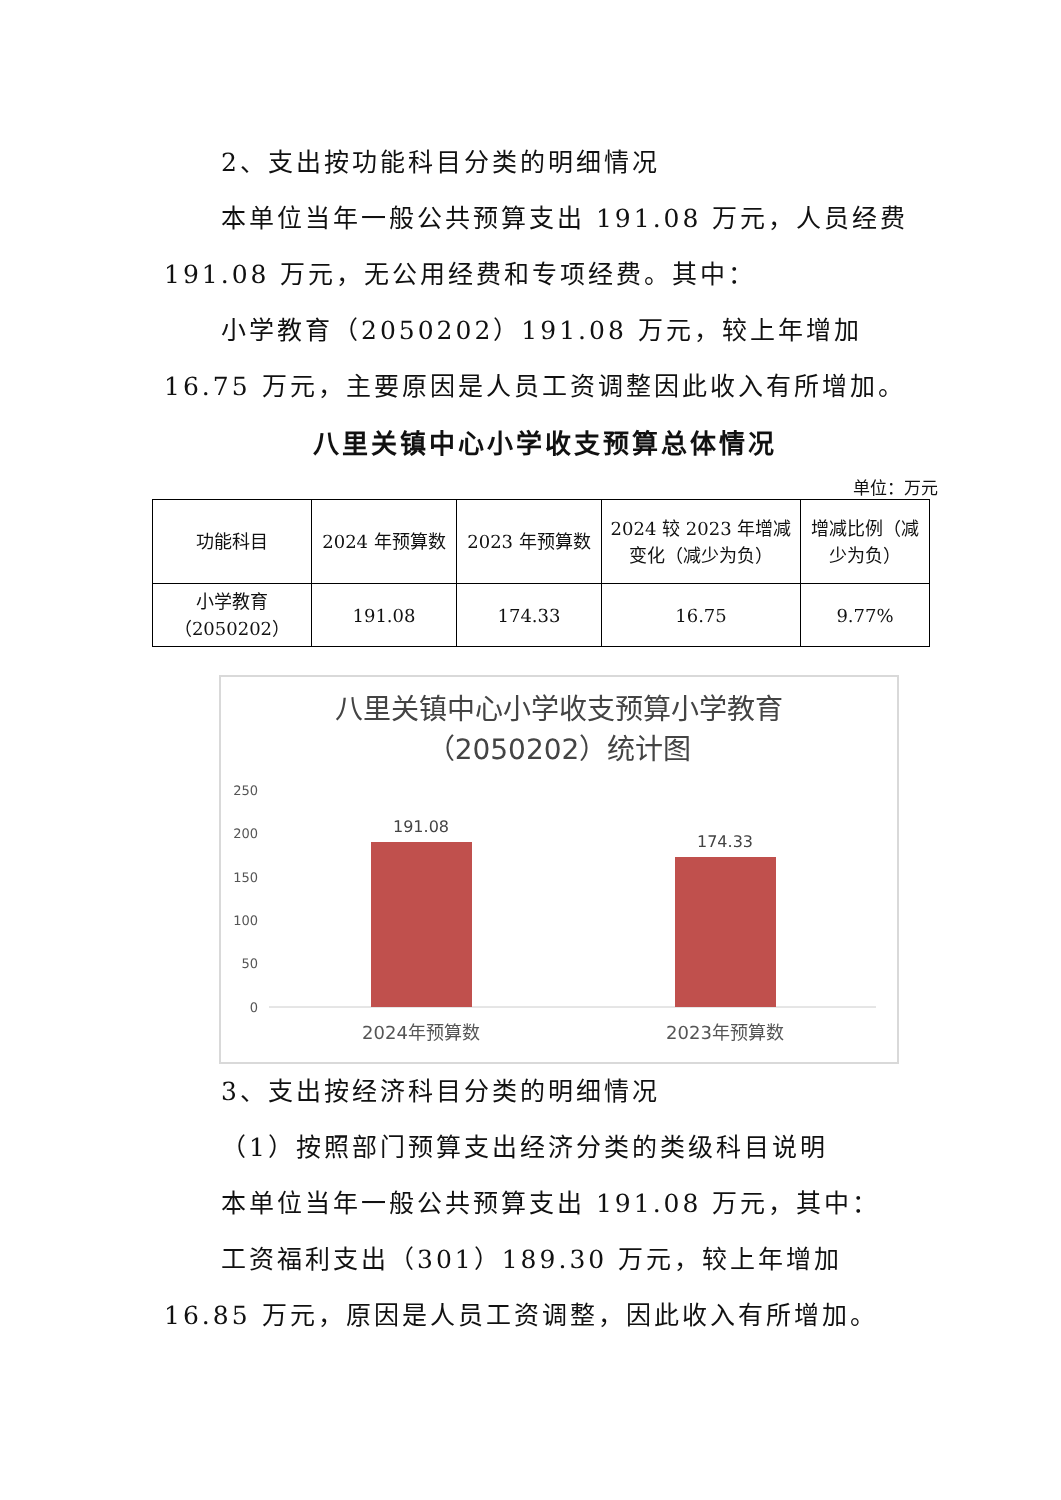2、支出按功能科目分类的明细情况
本单位当年一般公共预算支出 191.08 万元，人员经费 191.08 万元，无公用经费和专项经费。其中：
小学教育（2050202）191.08 万元，较上年增加 16.75 万元，主要原因是人员工资调整因此收入有所增加。
八里关镇中心小学收支预算总体情况
单位：万元
| 功能科目 | 2024 年预算数 | 2023 年预算数 | 2024 较 2023 年增减变化（减少为负） | 增减比例（减少为负） |
| --- | --- | --- | --- | --- |
| 小学教育（2050202） | 191.08 | 174.33 | 16.75 | 9.77% |
八里关镇中心小学收支预算小学教育
（2050202）统计图
250
200
150
100
50
0
191.08
174.33
2024年预算数
2023年预算数
3、支出按经济科目分类的明细情况
（1）按照部门预算支出经济分类的类级科目说明
本单位当年一般公共预算支出 191.08 万元，其中：
工资福利支出（301）189.30 万元，较上年增加 16.85 万元，原因是人员工资调整，因此收入有所增加。